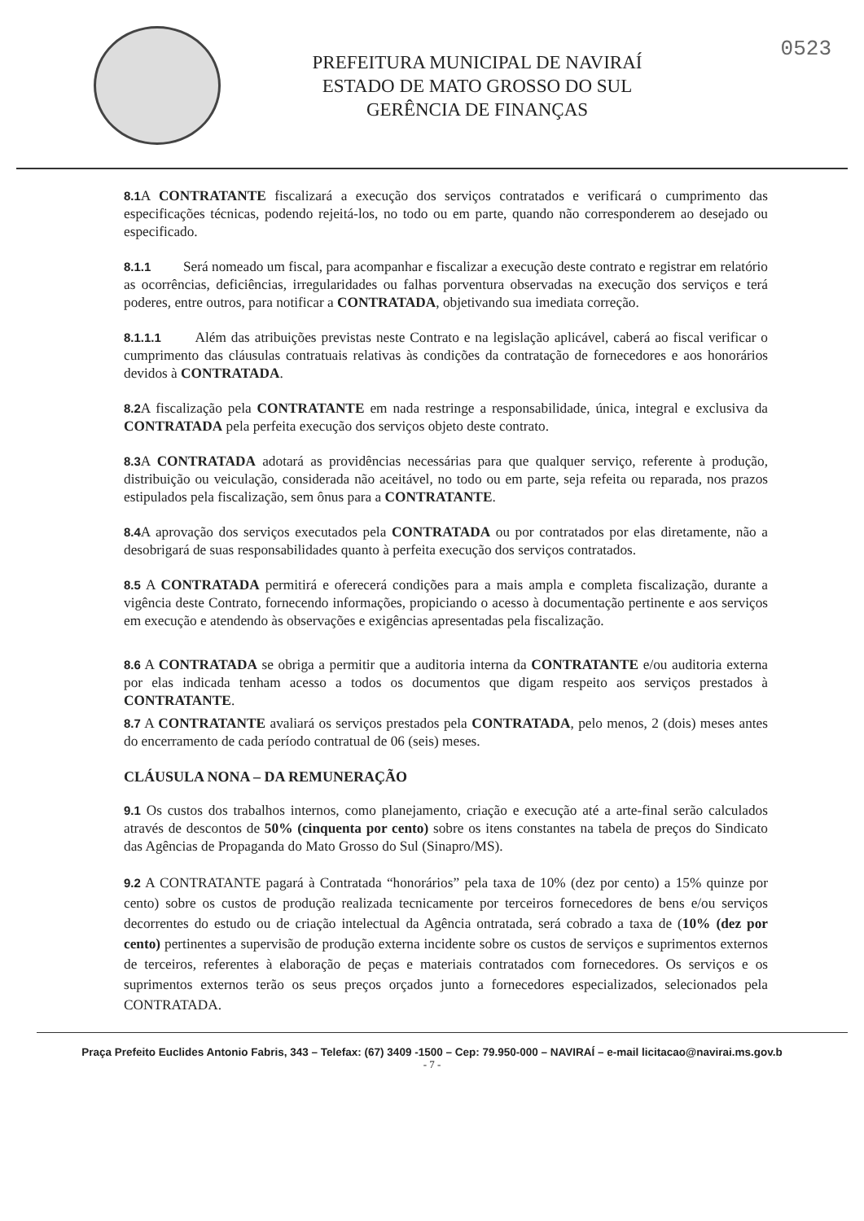PREFEITURA MUNICIPAL DE NAVIRAÍ
ESTADO DE MATO GROSSO DO SUL
GERÊNCIA DE FINANÇAS
0523
8.1 A CONTRATANTE fiscalizará a execução dos serviços contratados e verificará o cumprimento das especificações técnicas, podendo rejeitá-los, no todo ou em parte, quando não corresponderem ao desejado ou especificado.
8.1.1 Será nomeado um fiscal, para acompanhar e fiscalizar a execução deste contrato e registrar em relatório as ocorrências, deficiências, irregularidades ou falhas porventura observadas na execução dos serviços e terá poderes, entre outros, para notificar a CONTRATADA, objetivando sua imediata correção.
8.1.1.1 Além das atribuições previstas neste Contrato e na legislação aplicável, caberá ao fiscal verificar o cumprimento das cláusulas contratuais relativas às condições da contratação de fornecedores e aos honorários devidos à CONTRATADA.
8.2 A fiscalização pela CONTRATANTE em nada restringe a responsabilidade, única, integral e exclusiva da CONTRATADA pela perfeita execução dos serviços objeto deste contrato.
8.3 A CONTRATADA adotará as providências necessárias para que qualquer serviço, referente à produção, distribuição ou veiculação, considerada não aceitável, no todo ou em parte, seja refeita ou reparada, nos prazos estipulados pela fiscalização, sem ônus para a CONTRATANTE.
8.4 A aprovação dos serviços executados pela CONTRATADA ou por contratados por elas diretamente, não a desobrigará de suas responsabilidades quanto à perfeita execução dos serviços contratados.
8.5 A CONTRATADA permitirá e oferecerá condições para a mais ampla e completa fiscalização, durante a vigência deste Contrato, fornecendo informações, propiciando o acesso à documentação pertinente e aos serviços em execução e atendendo às observações e exigências apresentadas pela fiscalização.
8.6 A CONTRATADA se obriga a permitir que a auditoria interna da CONTRATANTE e/ou auditoria externa por elas indicada tenham acesso a todos os documentos que digam respeito aos serviços prestados à CONTRATANTE.
8.7 A CONTRATANTE avaliará os serviços prestados pela CONTRATADA, pelo menos, 2 (dois) meses antes do encerramento de cada período contratual de 06 (seis) meses.
CLÁUSULA NONA – DA REMUNERAÇÃO
9.1 Os custos dos trabalhos internos, como planejamento, criação e execução até a arte-final serão calculados através de descontos de 50% (cinquenta por cento) sobre os itens constantes na tabela de preços do Sindicato das Agências de Propaganda do Mato Grosso do Sul (Sinapro/MS).
9.2 A CONTRATANTE pagará à Contratada “honorários” pela taxa de 10% (dez por cento) a 15% quinze por cento) sobre os custos de produção realizada tecnicamente por terceiros fornecedores de bens e/ou serviços decorrentes do estudo ou de criação intelectual da Agência ontratada, será cobrado a taxa de (10% (dez por cento) pertinentes a supervisão de produção externa incidente sobre os custos de serviços e suprimentos externos de terceiros, referentes à elaboração de peças e materiais contratados com fornecedores. Os serviços e os suprimentos externos terão os seus preços orçados junto a fornecedores especializados, selecionados pela CONTRATADA.
Praça Prefeito Euclides Antonio Fabris, 343 – Telefax: (67) 3409 -1500 – Cep: 79.950-000 – NAVIRAÍ – e-mail licitacao@navirai.ms.gov.b
- 7 -